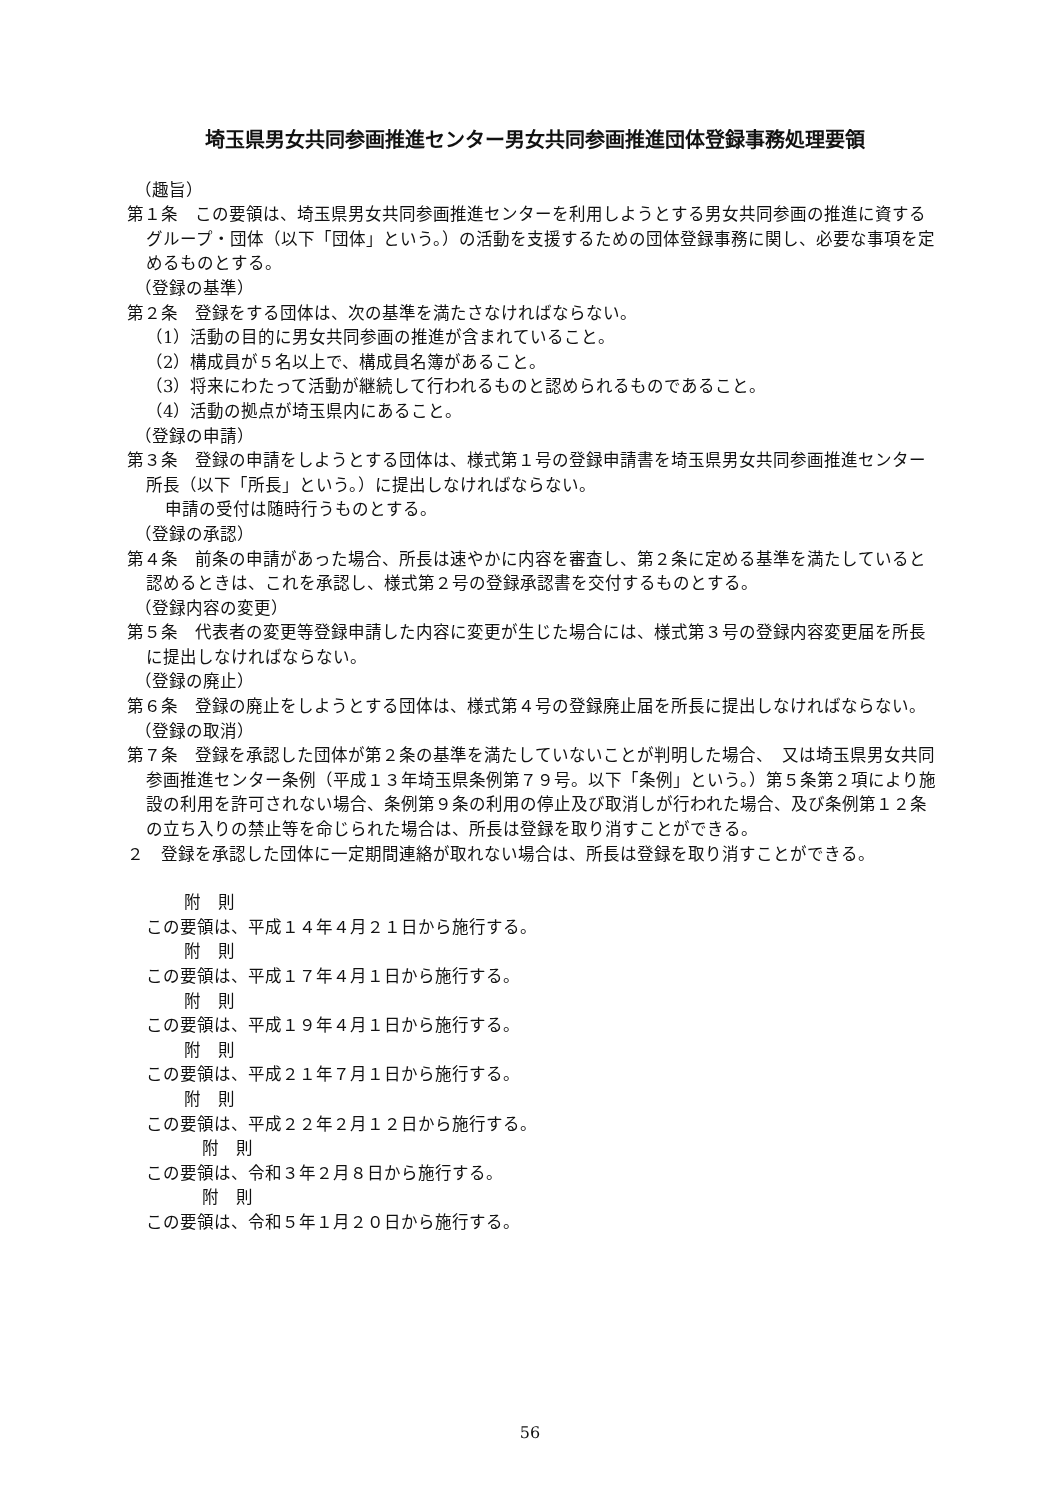埼玉県男女共同参画推進センター男女共同参画推進団体登録事務処理要領
（趣旨）
第１条　この要領は、埼玉県男女共同参画推進センターを利用しようとする男女共同参画の推進に資するグループ・団体（以下「団体」という。）の活動を支援するための団体登録事務に関し、必要な事項を定めるものとする。
（登録の基準）
第２条　登録をする団体は、次の基準を満たさなければならない。
（1）活動の目的に男女共同参画の推進が含まれていること。
（2）構成員が５名以上で、構成員名簿があること。
（3）将来にわたって活動が継続して行われるものと認められるものであること。
（4）活動の拠点が埼玉県内にあること。
（登録の申請）
第３条　登録の申請をしようとする団体は、様式第１号の登録申請書を埼玉県男女共同参画推進センター所長（以下「所長」という。）に提出しなければならない。
申請の受付は随時行うものとする。
（登録の承認）
第４条　前条の申請があった場合、所長は速やかに内容を審査し、第２条に定める基準を満たしていると認めるときは、これを承認し、様式第２号の登録承認書を交付するものとする。
（登録内容の変更）
第５条　代表者の変更等登録申請した内容に変更が生じた場合には、様式第３号の登録内容変更届を所長に提出しなければならない。
（登録の廃止）
第６条　登録の廃止をしようとする団体は、様式第４号の登録廃止届を所長に提出しなければならない。
（登録の取消）
第７条　登録を承認した団体が第２条の基準を満たしていないことが判明した場合、　又は埼玉県男女共同参画推進センター条例（平成１３年埼玉県条例第７９号。以下「条例」という。）第５条第２項により施設の利用を許可されない場合、条例第９条の利用の停止及び取消しが行われた場合、及び条例第１２条の立ち入りの禁止等を命じられた場合は、所長は登録を取り消すことができる。
２　登録を承認した団体に一定期間連絡が取れない場合は、所長は登録を取り消すことができる。
附　則
この要領は、平成１４年４月２１日から施行する。
附　則
この要領は、平成１７年４月１日から施行する。
附　則
この要領は、平成１９年４月１日から施行する。
附　則
この要領は、平成２１年７月１日から施行する。
附　則
この要領は、平成２２年２月１２日から施行する。
附　則
この要領は、令和３年２月８日から施行する。
附　則
この要領は、令和５年１月２０日から施行する。
56